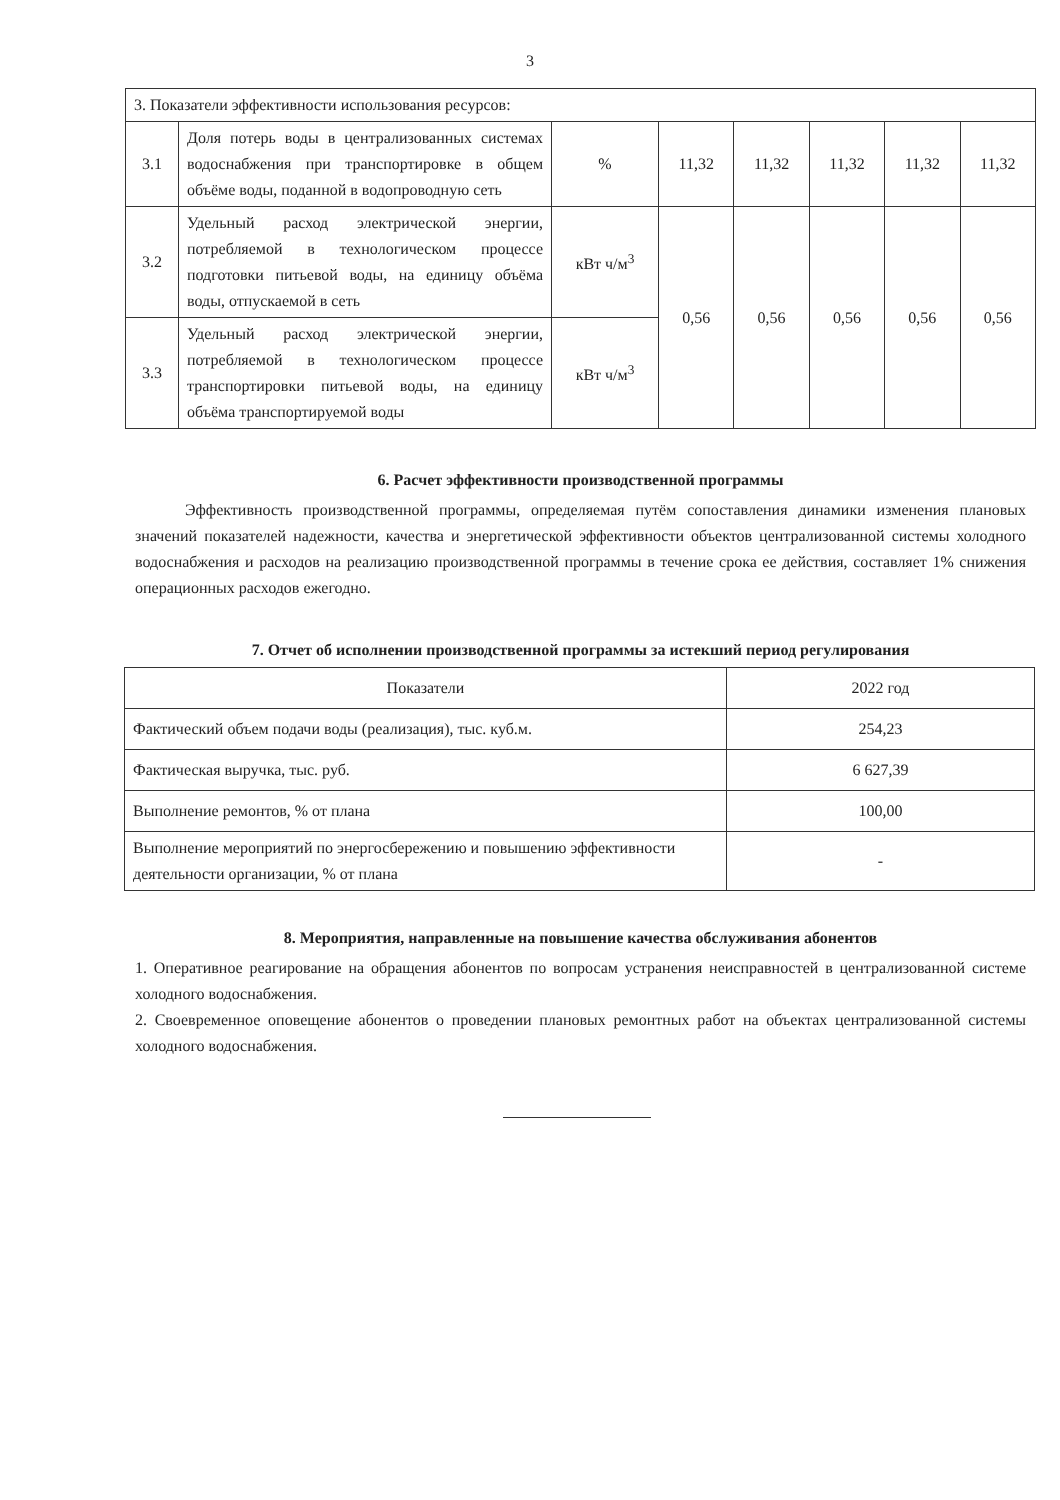3
| 3. Показатели эффективности использования ресурсов: | | | | | | | |
| 3.1 | Доля потерь воды в централизованных системах водоснабжения при транспортировке в общем объёме воды, поданной в водопроводную сеть | % | 11,32 | 11,32 | 11,32 | 11,32 | 11,32 |
| 3.2 | Удельный расход электрической энергии, потребляемой в технологическом процессе подготовки питьевой воды, на единицу объёма воды, отпускаемой в сеть | кВт ч/м<sup>3</sup> | 0,56 | 0,56 | 0,56 | 0,56 | 0,56 |
| 3.3 | Удельный расход электрической энергии, потребляемой в технологическом процессе транспортировки питьевой воды, на единицу объёма транспортируемой воды | кВт ч/м<sup>3</sup> | | | | | |
6. Расчет эффективности производственной программы
Эффективность производственной программы, определяемая путём сопоставления динамики изменения плановых значений показателей надежности, качества и энергетической эффективности объектов централизованной системы холодного водоснабжения и расходов на реализацию производственной программы в течение срока ее действия, составляет 1% снижения операционных расходов ежегодно.
7. Отчет об исполнении производственной программы за истекший период регулирования
| Показатели | 2022 год |
| Фактический объем подачи воды (реализация), тыс. куб.м. | 254,23 |
| Фактическая выручка, тыс. руб. | 6 627,39 |
| Выполнение ремонтов, % от плана | 100,00 |
| Выполнение мероприятий по энергосбережению и повышению эффективности деятельности организации, % от плана | - |
8. Мероприятия, направленные на повышение качества обслуживания абонентов
1. Оперативное реагирование на обращения абонентов по вопросам устранения неисправностей в централизованной системе холодного водоснабжения.
2. Своевременное оповещение абонентов о проведении плановых ремонтных работ на объектах централизованной системы холодного водоснабжения.